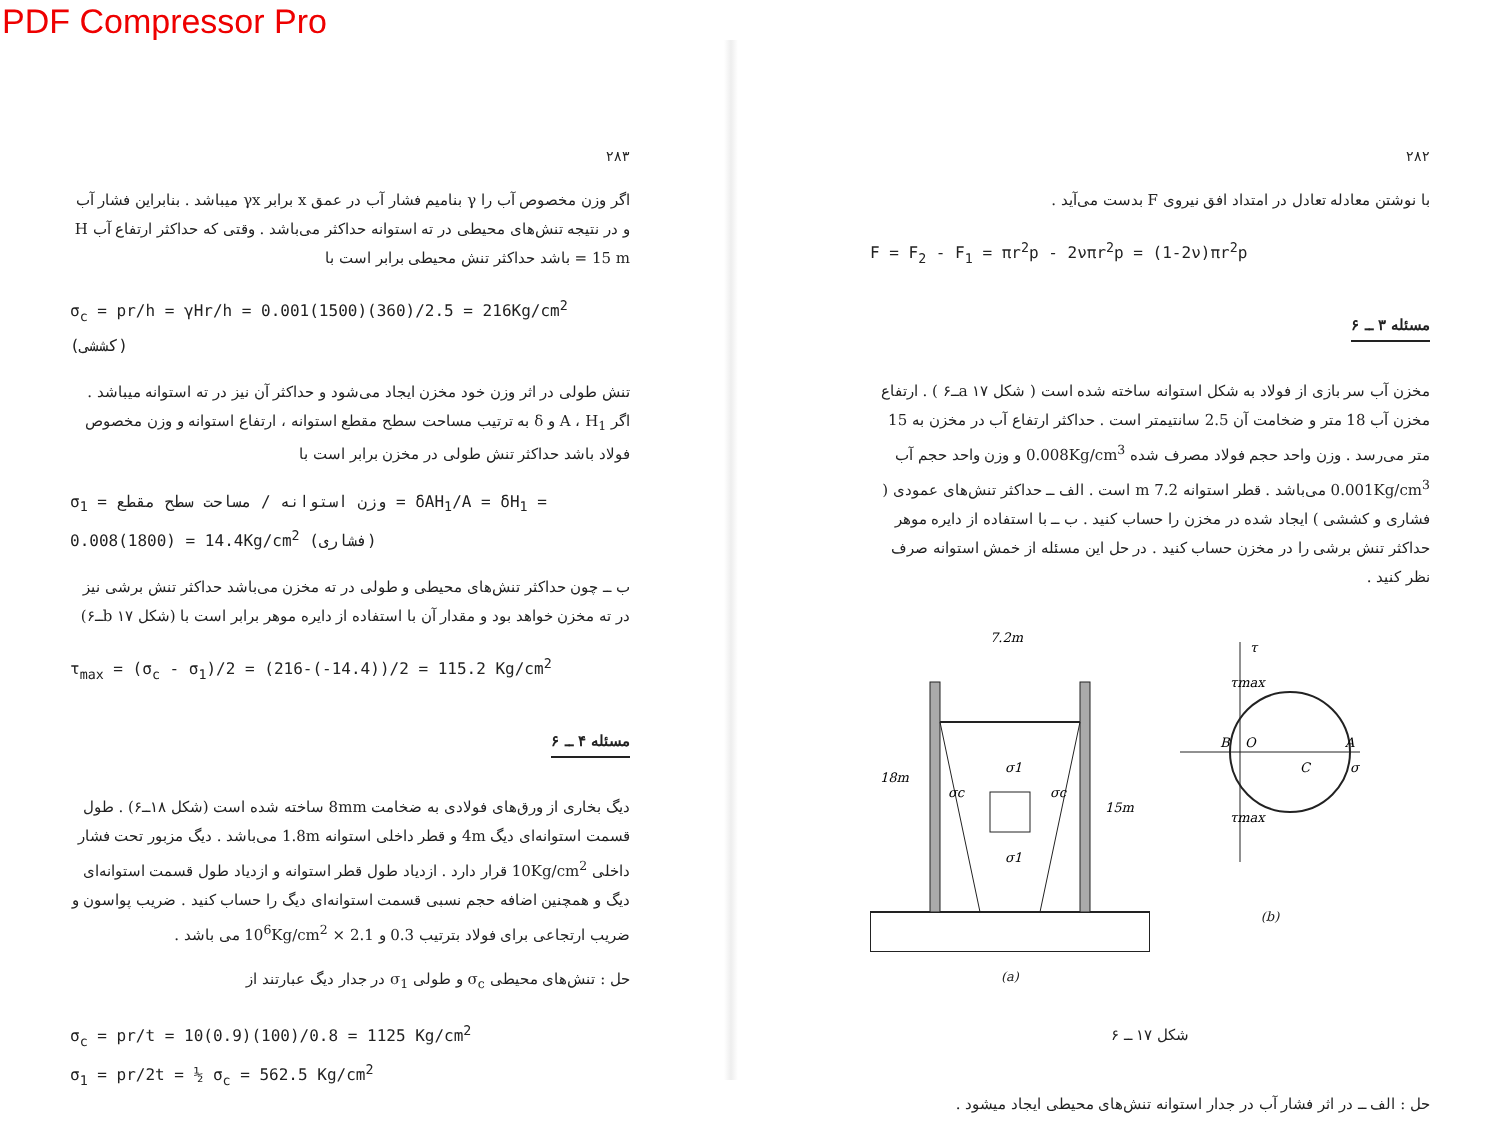PDF Compressor Pro
۲۸۲
با نوشتن معادله تعادل در امتداد افق نیروی F بدست می‌آید .
F = F<sub>2</sub> - F<sub>1</sub> = πr<sup>2</sup>p - 2νπr<sup>2</sup>p = (1-2ν)πr<sup>2</sup>p
مسئله ۳ ــ ۶
مخزن آب سر بازی از فولاد به شکل استوانه ساخته شده است ( شکل a ۱۷ــ۶ ) . ارتفاع مخزن آب 18 متر و ضخامت آن 2.5 سانتیمتر است . حداکثر ارتفاع آب در مخزن به 15 متر می‌رسد . وزن واحد حجم فولاد مصرف شده 0.008Kg/cm<sup>3</sup> و وزن واحد حجم آب 0.001Kg/cm<sup>3</sup> می‌باشد . قطر استوانه 7.2 m است . الف ــ حداکثر تنش‌های عمودی ( فشاری و کششی ) ایجاد شده در مخزن را حساب کنید . ب ــ با استفاده از دایره موهر حداکثر تنش برشی را در مخزن حساب کنید . در حل این مسئله از خمش استوانه صرف نظر کنید .
7.2m
18m
15m
σc
σc
σ1
σ1
(a)
τ
τmax
τmax
B
O
C
A
σ
(b)
شکل ۱۷ ــ ۶
حل : الف ــ در اثر فشار آب در جدار استوانه تنش‌های محیطی ایجاد میشود .
۲۸۳
اگر وزن مخصوص آب را γ بنامیم فشار آب در عمق x برابر γx میباشد . بنابراین فشار آب و در نتیجه تنش‌های محیطی در ته استوانه حداکثر می‌باشد . وقتی که حداکثر ارتفاع آب H = 15 m باشد حداکثر تنش محیطی برابر است با
σ<sub>c</sub> = pr/h = γHr/h = 0.001(1500)(360)/2.5 = 216Kg/cm<sup>2</sup> (کششی)
تنش طولی در اثر وزن خود مخزن ایجاد می‌شود و حداکثر آن نیز در ته استوانه میباشد . اگر A ، H<sub>1</sub> و δ به ترتیب مساحت سطح مقطع استوانه ، ارتفاع استوانه و وزن مخصوص فولاد باشد حداکثر تنش طولی در مخزن برابر است با
σ<sub>1</sub> = وزن استوانه / مساحت سطح مقطع = δAH<sub>1</sub>/A = δH<sub>1</sub> = 0.008(1800) = 14.4Kg/cm<sup>2</sup> (فشاری)
ب ــ چون حداکثر تنش‌های محیطی و طولی در ته مخزن می‌باشد حداکثر تنش برشی نیز در ته مخزن خواهد بود و مقدار آن با استفاده از دایره موهر برابر است با (شکل b ۱۷ــ۶)
τ<sub>max</sub> = (σ<sub>c</sub> - σ<sub>1</sub>)/2 = (216-(-14.4))/2 = 115.2 Kg/cm<sup>2</sup>
مسئله ۴ ــ ۶
دیگ بخاری از ورق‌های فولادی به ضخامت 8mm ساخته شده است (شکل ۱۸ــ۶) . طول قسمت استوانه‌ای دیگ 4m و قطر داخلی استوانه 1.8m می‌باشد . دیگ مزبور تحت فشار داخلی 10Kg/cm<sup>2</sup> قرار دارد . ازدیاد طول قطر استوانه و ازدیاد طول قسمت استوانه‌ای دیگ و همچنین اضافه حجم نسبی قسمت استوانه‌ای دیگ را حساب کنید . ضریب پواسون و ضریب ارتجاعی برای فولاد بترتیب 0.3 و 2.1 × 10<sup>6</sup>Kg/cm<sup>2</sup> می باشد .
حل : تنش‌های محیطی σ<sub>c</sub> و طولی σ<sub>1</sub> در جدار دیگ عبارتند از
σ<sub>c</sub> = pr/t = 10(0.9)(100)/0.8 = 1125 Kg/cm<sup>2</sup>
σ<sub>1</sub> = pr/2t = ½ σ<sub>c</sub> = 562.5 Kg/cm<sup>2</sup>